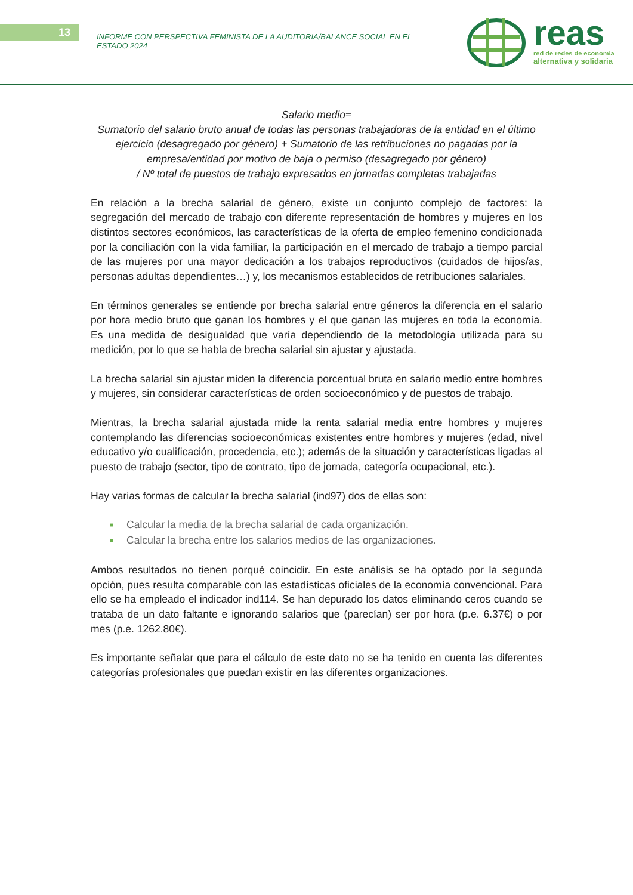13
INFORME CON PERSPECTIVA FEMINISTA DE LA AUDITORIA/BALANCE SOCIAL EN EL ESTADO 2024
reas
red de redes de economía
alternativa y solidaria
Salario medio=
Sumatorio del salario bruto anual de todas las personas trabajadoras de la entidad en el último ejercicio (desagregado por género) + Sumatorio de las retribuciones no pagadas por la empresa/entidad por motivo de baja o permiso (desagregado por género)
/ Nº total de puestos de trabajo expresados en jornadas completas trabajadas
En relación a la brecha salarial de género, existe un conjunto complejo de factores: la segregación del mercado de trabajo con diferente representación de hombres y mujeres en los distintos sectores económicos, las características de la oferta de empleo femenino condicionada por la conciliación con la vida familiar, la participación en el mercado de trabajo a tiempo parcial de las mujeres por una mayor dedicación a los trabajos reproductivos (cuidados de hijos/as, personas adultas dependientes…) y, los mecanismos establecidos de retribuciones salariales.
En términos generales se entiende por brecha salarial entre géneros la diferencia en el salario por hora medio bruto que ganan los hombres y el que ganan las mujeres en toda la economía. Es una medida de desigualdad que varía dependiendo de la metodología utilizada para su medición, por lo que se habla de brecha salarial sin ajustar y ajustada.
La brecha salarial sin ajustar miden la diferencia porcentual bruta en salario medio entre hombres y mujeres, sin considerar características de orden socioeconómico y de puestos de trabajo.
Mientras, la brecha salarial ajustada mide la renta salarial media entre hombres y mujeres contemplando las diferencias socioeconómicas existentes entre hombres y mujeres (edad, nivel educativo y/o cualificación, procedencia, etc.); además de la situación y características ligadas al puesto de trabajo (sector, tipo de contrato, tipo de jornada, categoría ocupacional, etc.).
Hay varias formas de calcular la brecha salarial (ind97) dos de ellas son:
■ Calcular la media de la brecha salarial de cada organización.
■ Calcular la brecha entre los salarios medios de las organizaciones.
Ambos resultados no tienen porqué coincidir. En este análisis se ha optado por la segunda opción, pues resulta comparable con las estadísticas oficiales de la economía convencional. Para ello se ha empleado el indicador ind114. Se han depurado los datos eliminando ceros cuando se trataba de un dato faltante e ignorando salarios que (parecían) ser por hora (p.e. 6.37€) o por mes (p.e. 1262.80€).
Es importante señalar que para el cálculo de este dato no se ha tenido en cuenta las diferentes categorías profesionales que puedan existir en las diferentes organizaciones.